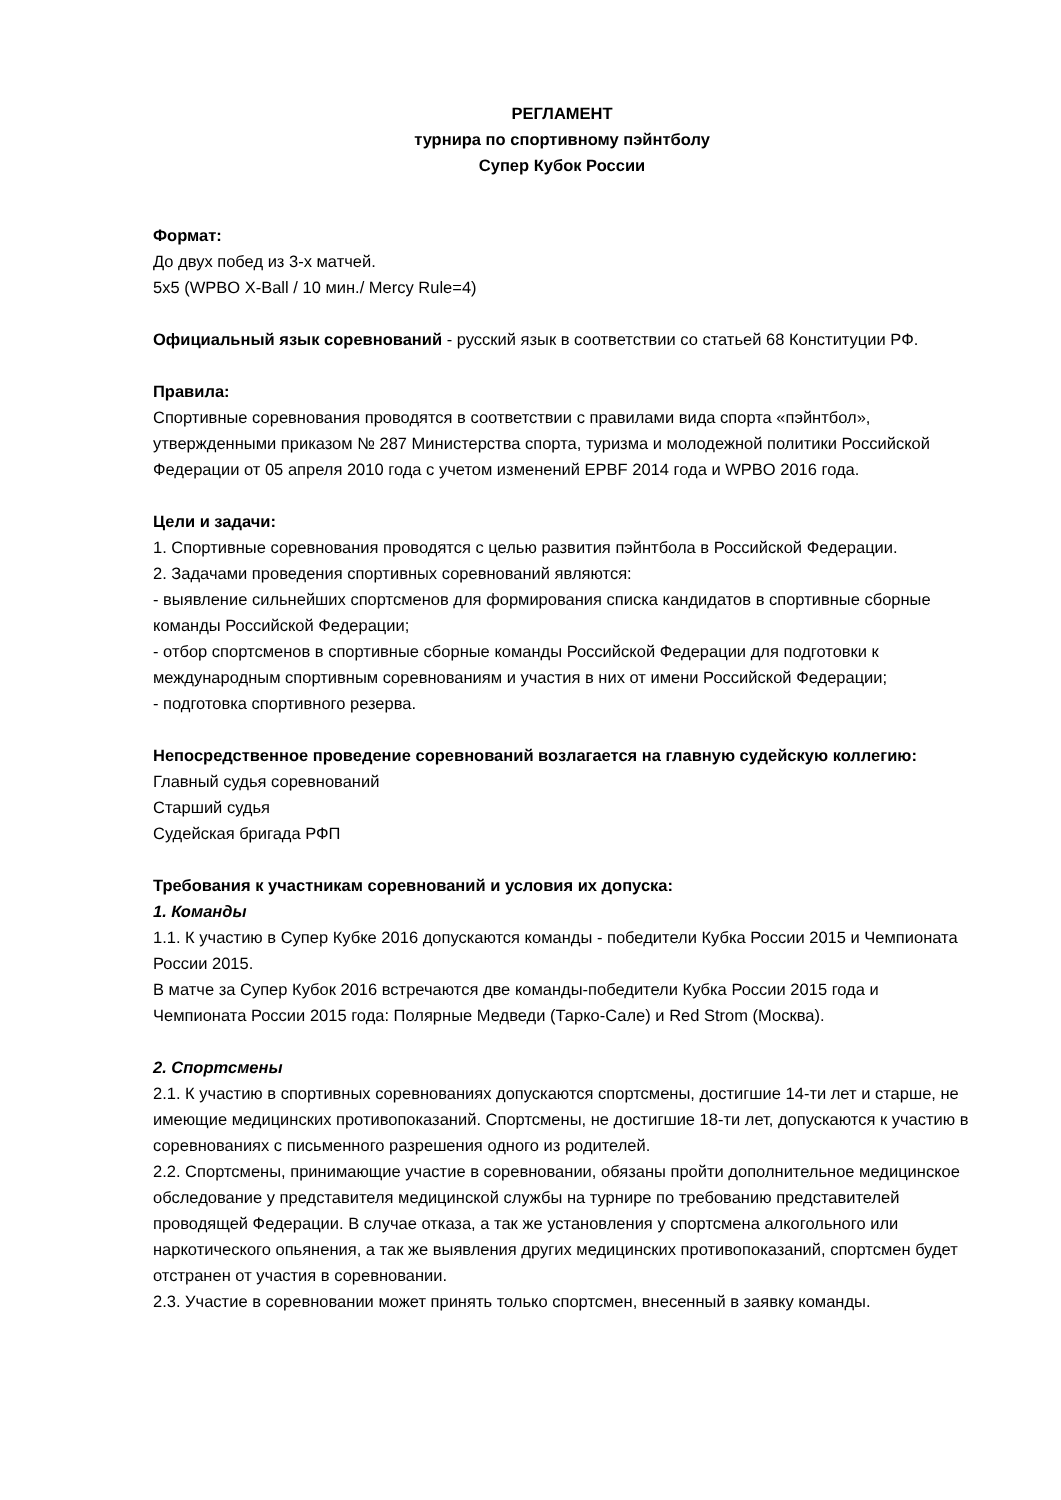РЕГЛАМЕНТ
турнира по спортивному пэйнтболу
Супер Кубок России
Формат:
До двух побед из 3-х матчей.
5х5 (WPBO X-Ball / 10 мин./ Mercy Rule=4)
Официальный язык соревнований - русский язык в соответствии со статьей 68 Конституции РФ.
Правила:
Спортивные соревнования проводятся в соответствии с правилами вида спорта «пэйнтбол», утвержденными приказом № 287 Министерства спорта, туризма и молодежной политики Российской Федерации от 05 апреля 2010 года с учетом изменений EPBF 2014 года и WPBO 2016 года.
Цели и задачи:
1. Спортивные соревнования проводятся с целью развития пэйнтбола в Российской Федерации.
2. Задачами проведения спортивных соревнований являются:
- выявление сильнейших спортсменов для формирования списка кандидатов в спортивные сборные команды Российской Федерации;
- отбор спортсменов в спортивные сборные команды Российской Федерации для подготовки к международным спортивным соревнованиям и участия в них от имени Российской Федерации;
- подготовка спортивного резерва.
Непосредственное проведение соревнований возлагается на главную судейскую коллегию:
Главный судья соревнований
Старший судья
Судейская бригада РФП
Требования к участникам соревнований и условия их допуска:
1. Команды
1.1. К участию в Супер Кубке 2016 допускаются команды - победители Кубка России 2015 и Чемпионата России 2015.
В матче за Супер Кубок 2016 встречаются две команды-победители Кубка России 2015 года и Чемпионата России 2015 года: Полярные Медведи (Тарко-Сале) и Red Strom (Москва).
2. Спортсмены
2.1. К участию в спортивных соревнованиях допускаются спортсмены, достигшие 14-ти лет и старше, не имеющие медицинских противопоказаний. Спортсмены, не достигшие 18-ти лет, допускаются к участию в соревнованиях с письменного разрешения одного из родителей.
2.2. Спортсмены, принимающие участие в соревновании, обязаны пройти дополнительное медицинское обследование у представителя медицинской службы на турнире по требованию представителей проводящей Федерации. В случае отказа, а так же установления у спортсмена алкогольного или наркотического опьянения, а так же выявления других медицинских противопоказаний, спортсмен будет отстранен от участия в соревновании.
2.3. Участие в соревновании может принять только спортсмен, внесенный в заявку команды.